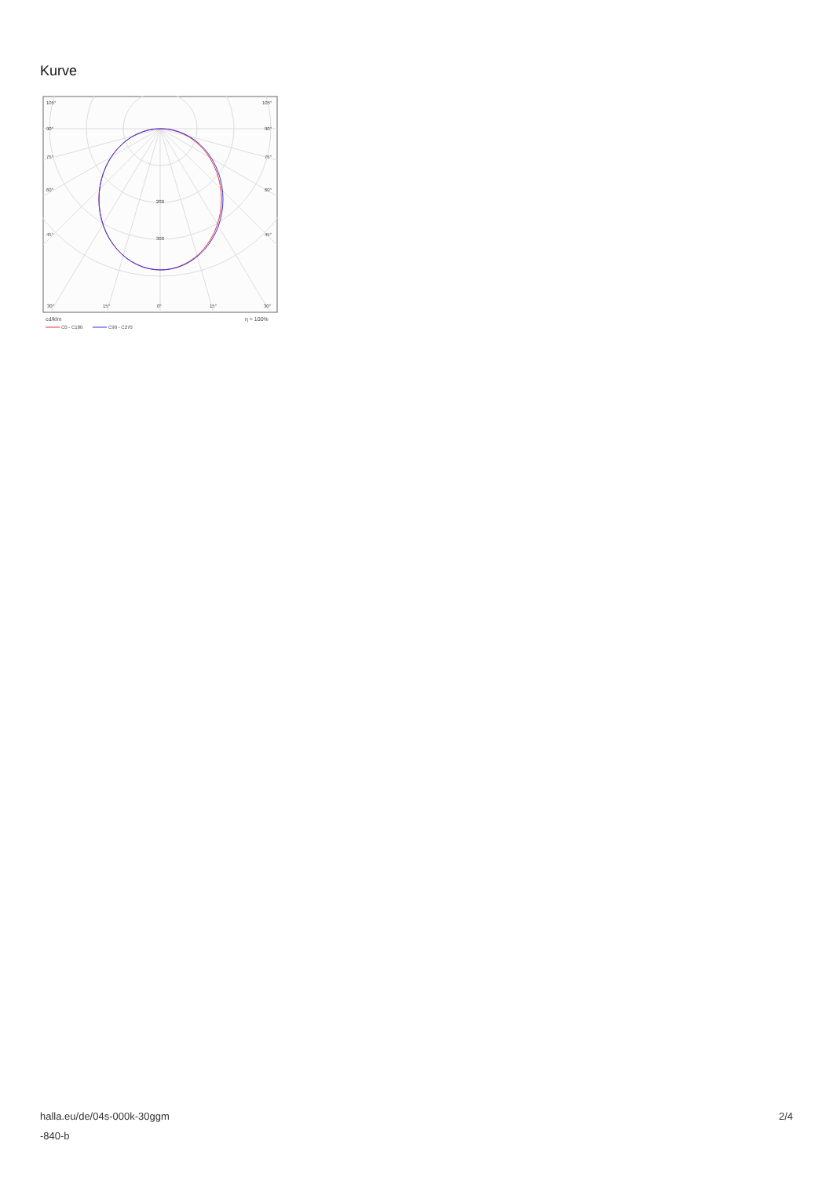Kurve
105°
105°
90°
90°
75°
75°
60°
60°
45°
45°
200
300
30°
15°
0°
15°
30°
cd/klm
η = 100%
C0 - C180
C90 - C270
halla.eu/de/04s-000k-30ggm
-840-b
2/4